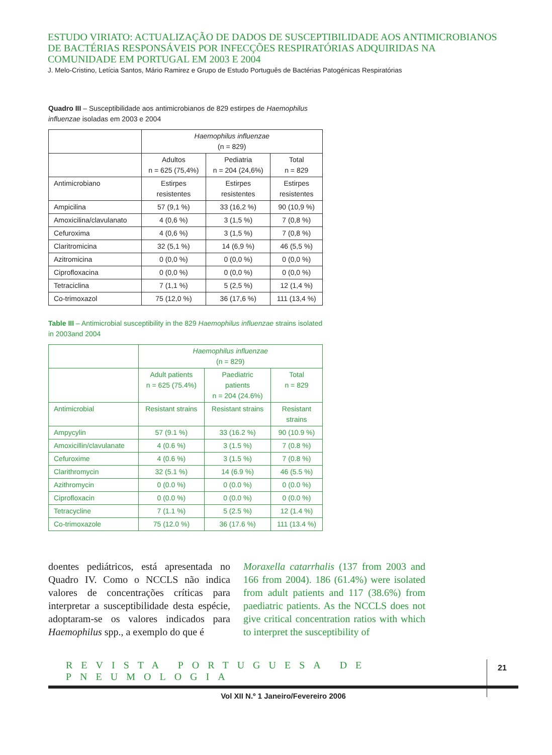ESTUDO VIRIATO: ACTUALIZAÇÃO DE DADOS DE SUSCEPTIBILIDADE AOS ANTIMICROBIANOS DE BACTÉRIAS RESPONSÁVEIS POR INFECÇÕES RESPIRATÓRIAS ADQUIRIDAS NA COMUNIDADE EM PORTUGAL EM 2003 E 2004
J. Melo-Cristino, Letícia Santos, Mário Ramirez e Grupo de Estudo Português de Bactérias Patogénicas Respiratórias
Quadro III – Susceptibilidade aos antimicrobianos de 829 estirpes de Haemophilus influenzae isoladas em 2003 e 2004
| | Haemophilus influenzae (n = 829) | | |
| | Adultos n = 625 (75,4%) | Pediatria n = 204 (24,6%) | Total n = 829 |
| Antimicrobiano | Estirpes resistentes | Estirpes resistentes | Estirpes resistentes |
| Ampicilina | 57 (9,1 %) | 33 (16,2 %) | 90 (10,9 %) |
| Amoxicilina/clavulanato | 4 (0,6 %) | 3 (1,5 %) | 7 (0,8 %) |
| Cefuroxima | 4 (0,6 %) | 3 (1,5 %) | 7 (0,8 %) |
| Claritromicina | 32 (5,1 %) | 14 (6,9 %) | 46 (5,5 %) |
| Azitromicina | 0 (0,0 %) | 0 (0,0 %) | 0 (0,0 %) |
| Ciprofloxacina | 0 (0,0 %) | 0 (0,0 %) | 0 (0,0 %) |
| Tetraciclina | 7 (1,1 %) | 5 (2,5 %) | 12 (1,4 %) |
| Co-trimoxazol | 75 (12,0 %) | 36 (17,6 %) | 111 (13,4 %) |
Table III – Antimicrobial susceptibility in the 829 Haemophilus influenzae strains isolated in 2003and 2004
| | Haemophilus influenzae (n = 829) | | |
| | Adult patients n = 625 (75.4%) | Paediatric patients n = 204 (24.6%) | Total n = 829 |
| Antimicrobial | Resistant strains | Resistant strains | Resistant strains |
| Ampycylin | 57 (9.1 %) | 33 (16.2 %) | 90 (10.9 %) |
| Amoxicillin/clavulanate | 4 (0.6 %) | 3 (1.5 %) | 7 (0.8 %) |
| Cefuroxime | 4 (0.6 %) | 3 (1.5 %) | 7 (0.8 %) |
| Clarithromycin | 32 (5.1 %) | 14 (6.9 %) | 46 (5.5 %) |
| Azithromycin | 0 (0.0 %) | 0 (0.0 %) | 0 (0.0 %) |
| Ciprofloxacin | 0 (0.0 %) | 0 (0.0 %) | 0 (0.0 %) |
| Tetracycline | 7 (1.1 %) | 5 (2.5 %) | 12 (1.4 %) |
| Co-trimoxazole | 75 (12.0 %) | 36 (17.6 %) | 111 (13.4 %) |
doentes pediátricos, está apresentada no Quadro IV. Como o NCCLS não indica valores de concentrações críticas para interpretar a susceptibilidade desta espécie, adoptaram-se os valores indicados para Haemophilus spp., a exemplo do que é
Moraxella catarrhalis (137 from 2003 and 166 from 2004). 186 (61.4%) were isolated from adult patients and 117 (38.6%) from paediatric patients. As the NCCLS does not give critical concentration ratios with which to interpret the susceptibility of
REVISTA PORTUGUESA DE PNEUMOLOGIA
Vol XII N.º 1 Janeiro/Fevereiro 2006
21